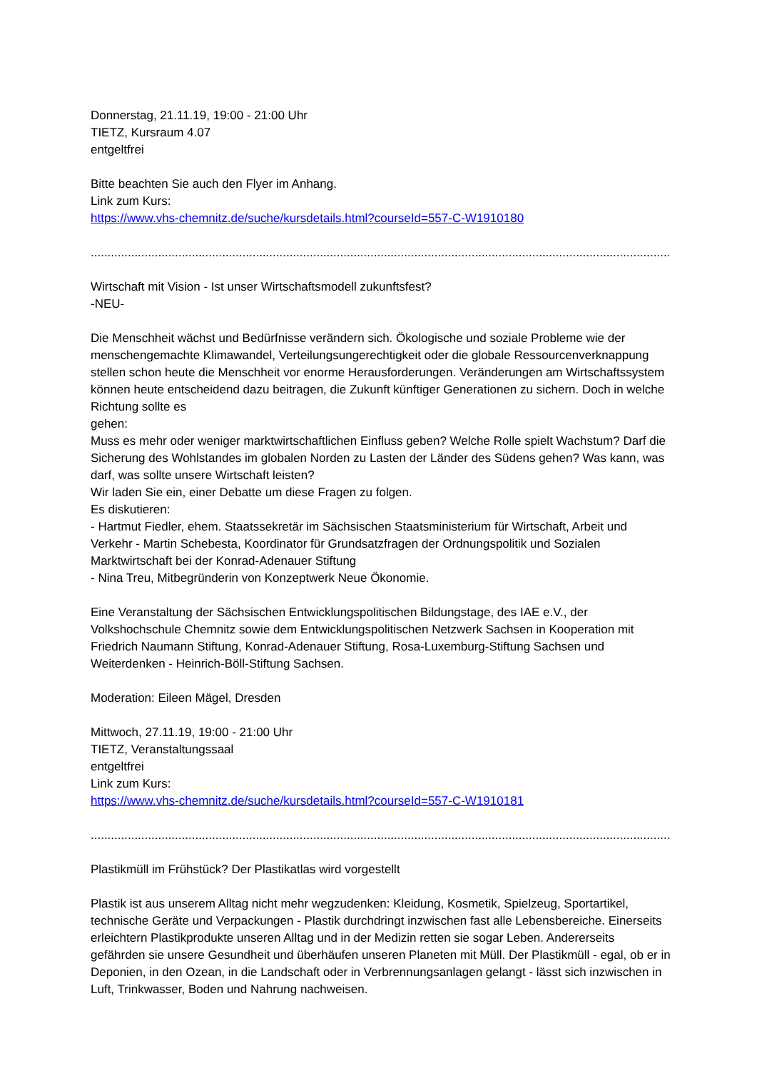Donnerstag, 21.11.19, 19:00 - 21:00 Uhr
TIETZ, Kursraum 4.07
entgeltfrei
Bitte beachten Sie auch den Flyer im Anhang.
Link zum Kurs:
https://www.vhs-chemnitz.de/suche/kursdetails.html?courseId=557-C-W1910180
......................................................................................................................................................................................................
Wirtschaft mit Vision - Ist unser Wirtschaftsmodell zukunftsfest?
-NEU-
Die Menschheit wächst und Bedürfnisse verändern sich. Ökologische und soziale Probleme wie der menschengemachte Klimawandel, Verteilungsungerechtigkeit oder die globale Ressourcenverknappung stellen schon heute die Menschheit vor enorme Herausforderungen. Veränderungen am Wirtschaftssystem können heute entscheidend dazu beitragen, die Zukunft künftiger Generationen zu sichern. Doch in welche Richtung sollte es
gehen:
Muss es mehr oder weniger marktwirtschaftlichen Einfluss geben? Welche Rolle spielt Wachstum? Darf die Sicherung des Wohlstandes im globalen Norden zu Lasten der Länder des Südens gehen? Was kann, was darf, was sollte unsere Wirtschaft leisten?
Wir laden Sie ein, einer Debatte um diese Fragen zu folgen.
Es diskutieren:
- Hartmut Fiedler, ehem. Staatssekretär im Sächsischen Staatsministerium für Wirtschaft, Arbeit und Verkehr - Martin Schebesta, Koordinator für Grundsatzfragen der Ordnungspolitik und Sozialen Marktwirtschaft bei der Konrad-Adenauer Stiftung
- Nina Treu, Mitbegründerin von Konzeptwerk Neue Ökonomie.
Eine Veranstaltung der Sächsischen Entwicklungspolitischen Bildungstage, des IAE e.V., der Volkshochschule Chemnitz sowie dem Entwicklungspolitischen Netzwerk Sachsen in Kooperation mit Friedrich Naumann Stiftung, Konrad-Adenauer Stiftung, Rosa-Luxemburg-Stiftung Sachsen und Weiterdenken - Heinrich-Böll-Stiftung Sachsen.
Moderation: Eileen Mägel, Dresden
Mittwoch, 27.11.19, 19:00 - 21:00 Uhr
TIETZ, Veranstaltungssaal
entgeltfrei
Link zum Kurs:
https://www.vhs-chemnitz.de/suche/kursdetails.html?courseId=557-C-W1910181
......................................................................................................................................................................................................
Plastikmüll im Frühstück? Der Plastikatlas wird vorgestellt
Plastik ist aus unserem Alltag nicht mehr wegzudenken: Kleidung, Kosmetik, Spielzeug, Sportartikel, technische Geräte und Verpackungen - Plastik durchdringt inzwischen fast alle Lebensbereiche. Einerseits erleichtern Plastikprodukte unseren Alltag und in der Medizin retten sie sogar Leben. Andererseits gefährden sie unsere Gesundheit und überhäufen unseren Planeten mit Müll. Der Plastikmüll - egal, ob er in Deponien, in den Ozean, in die Landschaft oder in Verbrennungsanlagen gelangt - lässt sich inzwischen in Luft, Trinkwasser, Boden und Nahrung nachweisen.